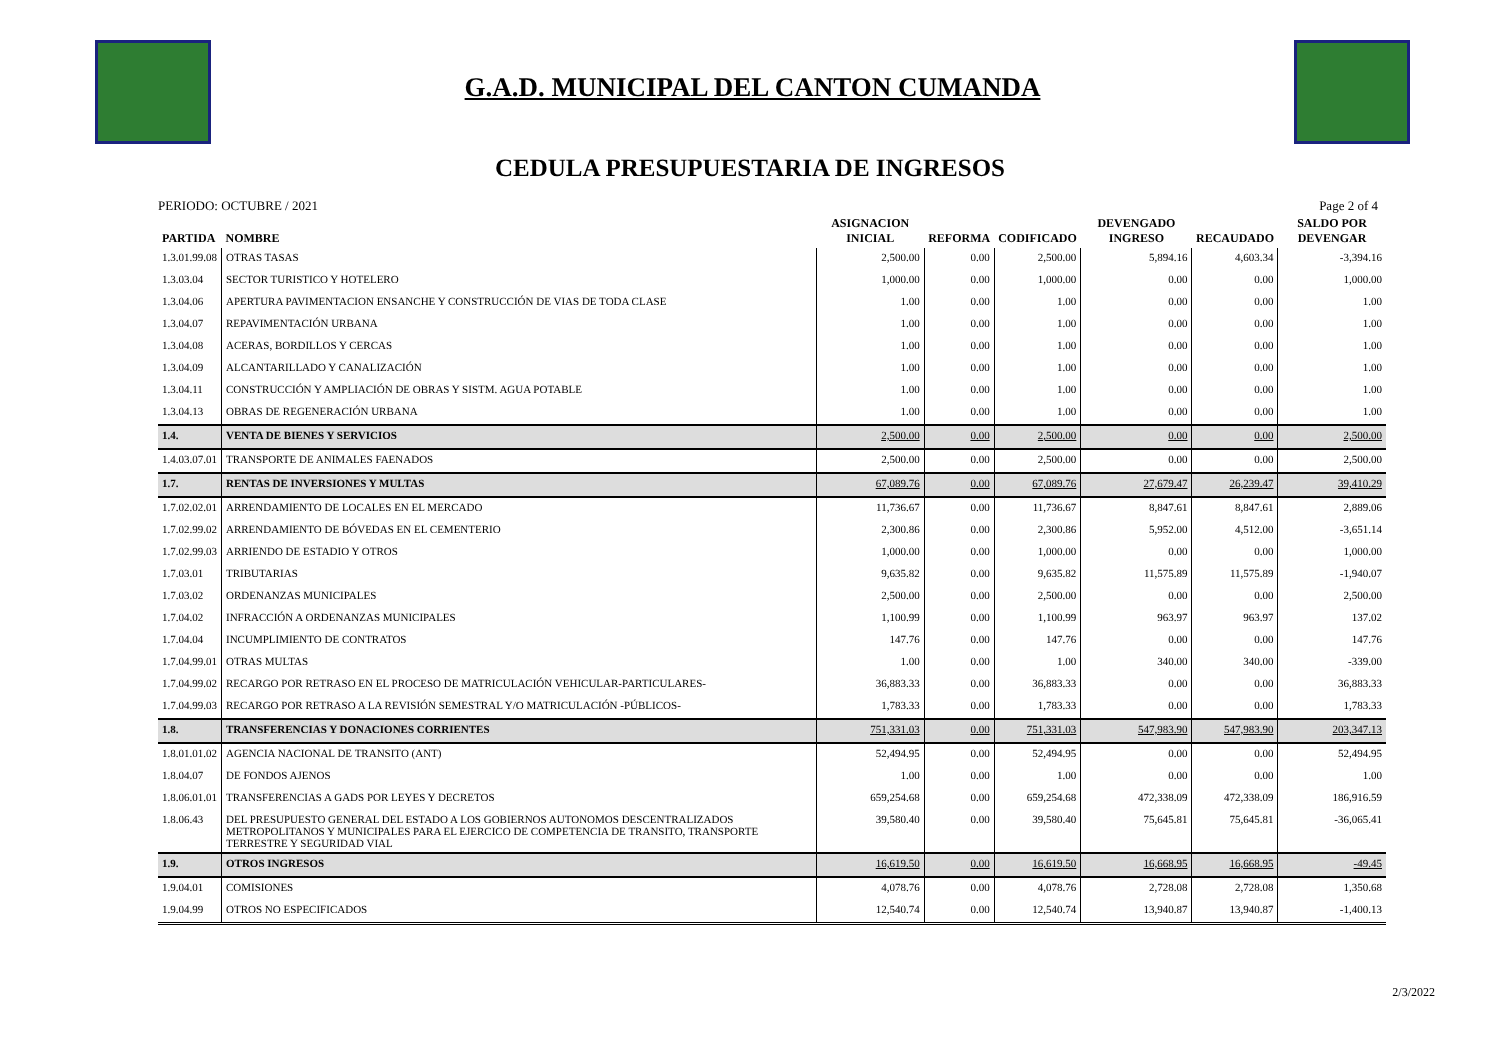G.A.D. MUNICIPAL DEL CANTON CUMANDA
CEDULA PRESUPUESTARIA DE INGRESOS
PERIODO: OCTUBRE / 2021 Page 2 of 4
| PARTIDA | NOMBRE | ASIGNACION INICIAL | REFORMA | CODIFICADO | DEVENGADO INGRESO | RECAUDADO | SALDO POR DEVENGAR |
| --- | --- | --- | --- | --- | --- | --- | --- |
| 1.3.01.99.08 | OTRAS TASAS | 2,500.00 | 0.00 | 2,500.00 | 5,894.16 | 4,603.34 | -3,394.16 |
| 1.3.03.04 | SECTOR TURISTICO Y HOTELERO | 1,000.00 | 0.00 | 1,000.00 | 0.00 | 0.00 | 1,000.00 |
| 1.3.04.06 | APERTURA PAVIMENTACION ENSANCHE Y CONSTRUCCIÓN DE VIAS DE TODA CLASE | 1.00 | 0.00 | 1.00 | 0.00 | 0.00 | 1.00 |
| 1.3.04.07 | REPAVIMENTACIÓN URBANA | 1.00 | 0.00 | 1.00 | 0.00 | 0.00 | 1.00 |
| 1.3.04.08 | ACERAS, BORDILLOS Y CERCAS | 1.00 | 0.00 | 1.00 | 0.00 | 0.00 | 1.00 |
| 1.3.04.09 | ALCANTARILLADO Y CANALIZACIÓN | 1.00 | 0.00 | 1.00 | 0.00 | 0.00 | 1.00 |
| 1.3.04.11 | CONSTRUCCIÓN Y AMPLIACIÓN DE OBRAS Y SISTM. AGUA POTABLE | 1.00 | 0.00 | 1.00 | 0.00 | 0.00 | 1.00 |
| 1.3.04.13 | OBRAS DE REGENERACIÓN URBANA | 1.00 | 0.00 | 1.00 | 0.00 | 0.00 | 1.00 |
| 1.4. | VENTA DE BIENES Y SERVICIOS | 2,500.00 | 0.00 | 2,500.00 | 0.00 | 0.00 | 2,500.00 |
| 1.4.03.07.01 | TRANSPORTE DE ANIMALES FAENADOS | 2,500.00 | 0.00 | 2,500.00 | 0.00 | 0.00 | 2,500.00 |
| 1.7. | RENTAS DE INVERSIONES Y MULTAS | 67,089.76 | 0.00 | 67,089.76 | 27,679.47 | 26,239.47 | 39,410.29 |
| 1.7.02.02.01 | ARRENDAMIENTO DE LOCALES EN EL MERCADO | 11,736.67 | 0.00 | 11,736.67 | 8,847.61 | 8,847.61 | 2,889.06 |
| 1.7.02.99.02 | ARRENDAMIENTO DE BÓVEDAS EN EL CEMENTERIO | 2,300.86 | 0.00 | 2,300.86 | 5,952.00 | 4,512.00 | -3,651.14 |
| 1.7.02.99.03 | ARRIENDO DE ESTADIO Y OTROS | 1,000.00 | 0.00 | 1,000.00 | 0.00 | 0.00 | 1,000.00 |
| 1.7.03.01 | TRIBUTARIAS | 9,635.82 | 0.00 | 9,635.82 | 11,575.89 | 11,575.89 | -1,940.07 |
| 1.7.03.02 | ORDENANZAS MUNICIPALES | 2,500.00 | 0.00 | 2,500.00 | 0.00 | 0.00 | 2,500.00 |
| 1.7.04.02 | INFRACCIÓN A ORDENANZAS MUNICIPALES | 1,100.99 | 0.00 | 1,100.99 | 963.97 | 963.97 | 137.02 |
| 1.7.04.04 | INCUMPLIMIENTO DE CONTRATOS | 147.76 | 0.00 | 147.76 | 0.00 | 0.00 | 147.76 |
| 1.7.04.99.01 | OTRAS MULTAS | 1.00 | 0.00 | 1.00 | 340.00 | 340.00 | -339.00 |
| 1.7.04.99.02 | RECARGO POR RETRASO EN EL PROCESO DE MATRICULACIÓN VEHICULAR-PARTICULARES- | 36,883.33 | 0.00 | 36,883.33 | 0.00 | 0.00 | 36,883.33 |
| 1.7.04.99.03 | RECARGO POR RETRASO A LA REVISIÓN SEMESTRAL Y/O MATRICULACIÓN -PÚBLICOS- | 1,783.33 | 0.00 | 1,783.33 | 0.00 | 0.00 | 1,783.33 |
| 1.8. | TRANSFERENCIAS Y DONACIONES CORRIENTES | 751,331.03 | 0.00 | 751,331.03 | 547,983.90 | 547,983.90 | 203,347.13 |
| 1.8.01.01.02 | AGENCIA NACIONAL DE TRANSITO (ANT) | 52,494.95 | 0.00 | 52,494.95 | 0.00 | 0.00 | 52,494.95 |
| 1.8.04.07 | DE FONDOS AJENOS | 1.00 | 0.00 | 1.00 | 0.00 | 0.00 | 1.00 |
| 1.8.06.01.01 | TRANSFERENCIAS A GADS POR LEYES Y DECRETOS | 659,254.68 | 0.00 | 659,254.68 | 472,338.09 | 472,338.09 | 186,916.59 |
| 1.8.06.43 | DEL PRESUPUESTO GENERAL DEL ESTADO A LOS GOBIERNOS AUTONOMOS DESCENTRALIZADOS METROPOLITANOS Y MUNICIPALES PARA EL EJERCICO DE COMPETENCIA DE TRANSITO, TRANSPORTE TERRESTRE Y SEGURIDAD VIAL | 39,580.40 | 0.00 | 39,580.40 | 75,645.81 | 75,645.81 | -36,065.41 |
| 1.9. | OTROS INGRESOS | 16,619.50 | 0.00 | 16,619.50 | 16,668.95 | 16,668.95 | -49.45 |
| 1.9.04.01 | COMISIONES | 4,078.76 | 0.00 | 4,078.76 | 2,728.08 | 2,728.08 | 1,350.68 |
| 1.9.04.99 | OTROS NO ESPECIFICADOS | 12,540.74 | 0.00 | 12,540.74 | 13,940.87 | 13,940.87 | -1,400.13 |
2/3/2022